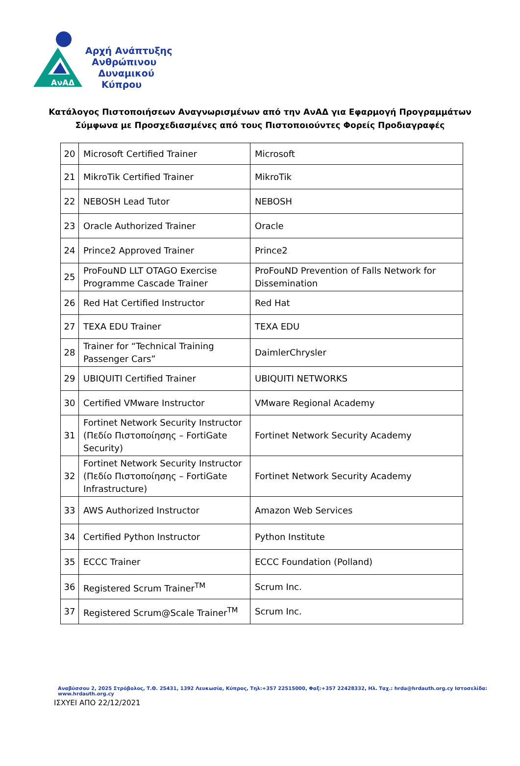ΑνΑΔ
Αρχή Ανάπτυξης
Ανθρώπινου
Δυναμικού
Κύπρου
Κατάλογος Πιστοποιήσεων Αναγνωρισμένων από την ΑνΑΔ για Εφαρμογή Προγραμμάτων
Σύμφωνα με Προσχεδιασμένες από τους Πιστοποιούντες Φορείς Προδιαγραφές
| 20 | Microsoft Certified Trainer | Microsoft |
| 21 | MikroTik Certified Trainer | MikroTik |
| 22 | NEBOSH Lead Tutor | NEBOSH |
| 23 | Oracle Authorized Trainer | Oracle |
| 24 | Prince2 Approved Trainer | Prince2 |
| 25 | ProFouND LLT OTAGO Exercise Programme Cascade Trainer | ProFouND Prevention of Falls Network for Dissemination |
| 26 | Red Hat Certified Instructor | Red Hat |
| 27 | TEXA EDU Trainer | TEXA EDU |
| 28 | Trainer for “Technical Training Passenger Cars” | DaimlerChrysler |
| 29 | UBIQUITI Certified Trainer | UBIQUITI NETWORKS |
| 30 | Certified VMware Instructor | VMware Regional Academy |
| 31 | Fortinet Network Security Instructor (Πεδίο Πιστοποίησης – FortiGate Security) | Fortinet Network Security Academy |
| 32 | Fortinet Network Security Instructor (Πεδίο Πιστοποίησης – FortiGate Infrastructure) | Fortinet Network Security Academy |
| 33 | AWS Authorized Instructor | Amazon Web Services |
| 34 | Certified Python Instructor | Python Institute |
| 35 | ECCC Trainer | ECCC Foundation (Polland) |
| 36 | Registered Scrum Trainer<sup>TM</sup> | Scrum Inc. |
| 37 | Registered Scrum@Scale Trainer<sup>TM</sup> | Scrum Inc. |
Αναβύσσου 2, 2025 Στρόβολος, Τ.Θ. 25431, 1392 Λευκωσία, Κύπρος, Τηλ:+357 22515000, Φαξ:+357 22428332, Ηλ. Ταχ.: hrda@hrdauth.org.cy Ιστοσελίδα: www.hrdauth.org.cy
ΙΣΧΥΕΙ ΑΠΟ 22/12/2021